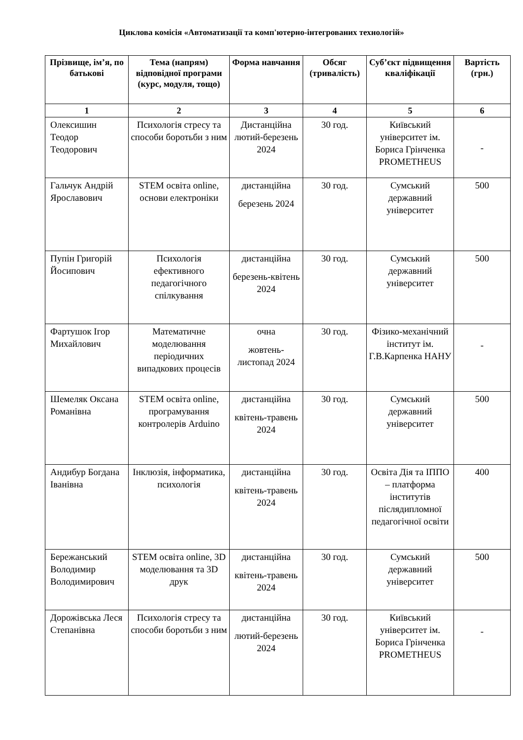Циклова комісія «Автоматизації та комп'ютерно-інтегрованих технологій»
| Прізвище, ім’я, по батькові | Тема (напрям) відповідної програми (курс, модуля, тощо) | Форма навчання | Обсяг (тривалість) | Суб’єкт підвищення кваліфікації | Вартість (грн.) |
| --- | --- | --- | --- | --- | --- |
| 1 | 2 | 3 | 4 | 5 | 6 |
| Олексишин Теодор Теодорович | Психологія стресу та способи боротьби з ним | Дистанційна лютий-березень 2024 | 30 год. | Київський університет ім. Бориса Грінченка PROMETHEUS | - |
| Гальчук Андрій Ярославович | STEM освіта online, основи електроніки | дистанційна березень 2024 | 30 год. | Сумський державний університет | 500 |
| Пупін Григорій Йосипович | Психологія ефективного педагогічного спілкування | дистанційна березень-квітень 2024 | 30 год. | Сумський державний університет | 500 |
| Фартушок Ігор Михайлович | Математичне моделювання періодичних випадкових процесів | очна жовтень-листопад 2024 | 30 год. | Фізико-механічний інститут ім. Г.В.Карпенка НАНУ | - |
| Шемеляк Оксана Романівна | STEM освіта online, програмування контролерів Arduino | дистанційна квітень-травень 2024 | 30 год. | Сумський державний університет | 500 |
| Андибур Богдана Іванівна | Інклюзія, інформатика, психологія | дистанційна квітень-травень 2024 | 30 год. | Освіта Дія та ІППО – платформа інститутів післядипломної педагогічної освіти | 400 |
| Бережанський Володимир Володимирович | STEM освіта online, 3D моделювання та 3D друк | дистанційна квітень-травень 2024 | 30 год. | Сумський державний університет | 500 |
| Дорожівська Леся Степанівна | Психологія стресу та способи боротьби з ним | дистанційна лютий-березень 2024 | 30 год. | Київський університет ім. Бориса Грінченка PROMETHEUS | - |